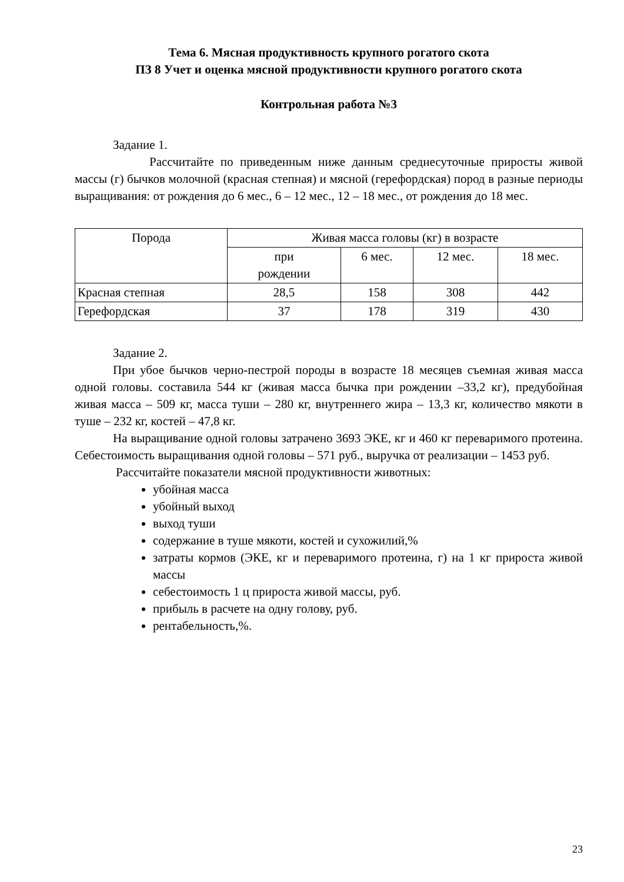Тема 6. Мясная продуктивность крупного рогатого скота
ПЗ 8 Учет и оценка мясной продуктивности крупного рогатого скота
Контрольная работа №3
Задание 1.
Рассчитайте по приведенным ниже данным среднесуточные приросты живой массы (г) бычков молочной (красная степная) и мясной (герефордская) пород в разные периоды выращивания: от рождения до 6 мес., 6 – 12 мес., 12 – 18 мес., от рождения до 18 мес.
| Порода | Живая масса головы (кг) в возрасте | | | |
| --- | --- | --- | --- | --- |
| | при рождении | 6 мес. | 12 мес. | 18 мес. |
| Красная степная | 28,5 | 158 | 308 | 442 |
| Герефордская | 37 | 178 | 319 | 430 |
Задание 2.
При убое бычков черно-пестрой породы в возрасте 18 месяцев съемная живая масса одной головы. составила 544 кг (живая масса бычка при рождении –33,2 кг), предубойная живая масса – 509 кг, масса туши – 280 кг, внутреннего жира – 13,3 кг, количество мякоти в туше – 232 кг, костей – 47,8 кг.
На выращивание одной головы затрачено 3693 ЭКЕ, кг и 460 кг переваримого протеина. Себестоимость выращивания одной головы – 571 руб., выручка от реализации – 1453 руб.
Рассчитайте показатели мясной продуктивности животных:
убойная масса
убойный выход
выход туши
содержание в туше мякоти, костей и сухожилий,%
затраты кормов (ЭКЕ, кг и переваримого протеина, г) на 1 кг прироста живой массы
себестоимость 1 ц прироста живой массы, руб.
прибыль в расчете на одну голову, руб.
рентабельность,%.
23